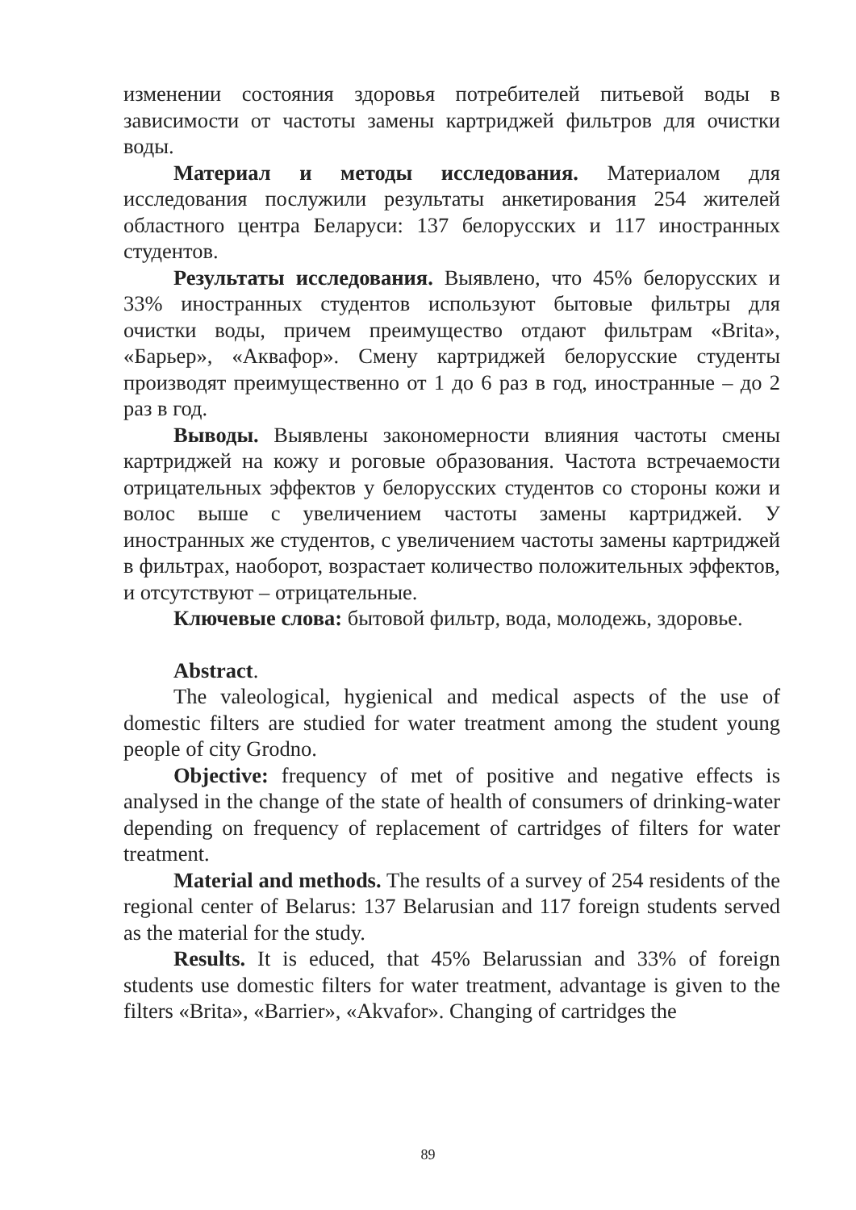изменении состояния здоровья потребителей питьевой воды в зависимости от частоты замены картриджей фильтров для очистки воды.
Материал и методы исследования. Материалом для исследования послужили результаты анкетирования 254 жителей областного центра Беларуси: 137 белорусских и 117 иностранных студентов.
Результаты исследования. Выявлено, что 45% белорусских и 33% иностранных студентов используют бытовые фильтры для очистки воды, причем преимущество отдают фильтрам «Brita», «Барьер», «Аквафор». Смену картриджей белорусские студенты производят преимущественно от 1 до 6 раз в год, иностранные – до 2 раз в год.
Выводы. Выявлены закономерности влияния частоты смены картриджей на кожу и роговые образования. Частота встречаемости отрицательных эффектов у белорусских студентов со стороны кожи и волос выше с увеличением частоты замены картриджей. У иностранных же студентов, с увеличением частоты замены картриджей в фильтрах, наоборот, возрастает количество положительных эффектов, и отсутствуют – отрицательные.
Ключевые слова: бытовой фильтр, вода, молодежь, здоровье.
Abstract.
The valeological, hygienical and medical aspects of the use of domestic filters are studied for water treatment among the student young people of city Grodno.
Objective: frequency of met of positive and negative effects is analysed in the change of the state of health of consumers of drinking-water depending on frequency of replacement of cartridges of filters for water treatment.
Material and methods. The results of a survey of 254 residents of the regional center of Belarus: 137 Belarusian and 117 foreign students served as the material for the study.
Results. It is educed, that 45% Belarussian and 33% of foreign students use domestic filters for water treatment, advantage is given to the filters «Brita», «Barrier», «Akvafor». Changing of cartridges the
89